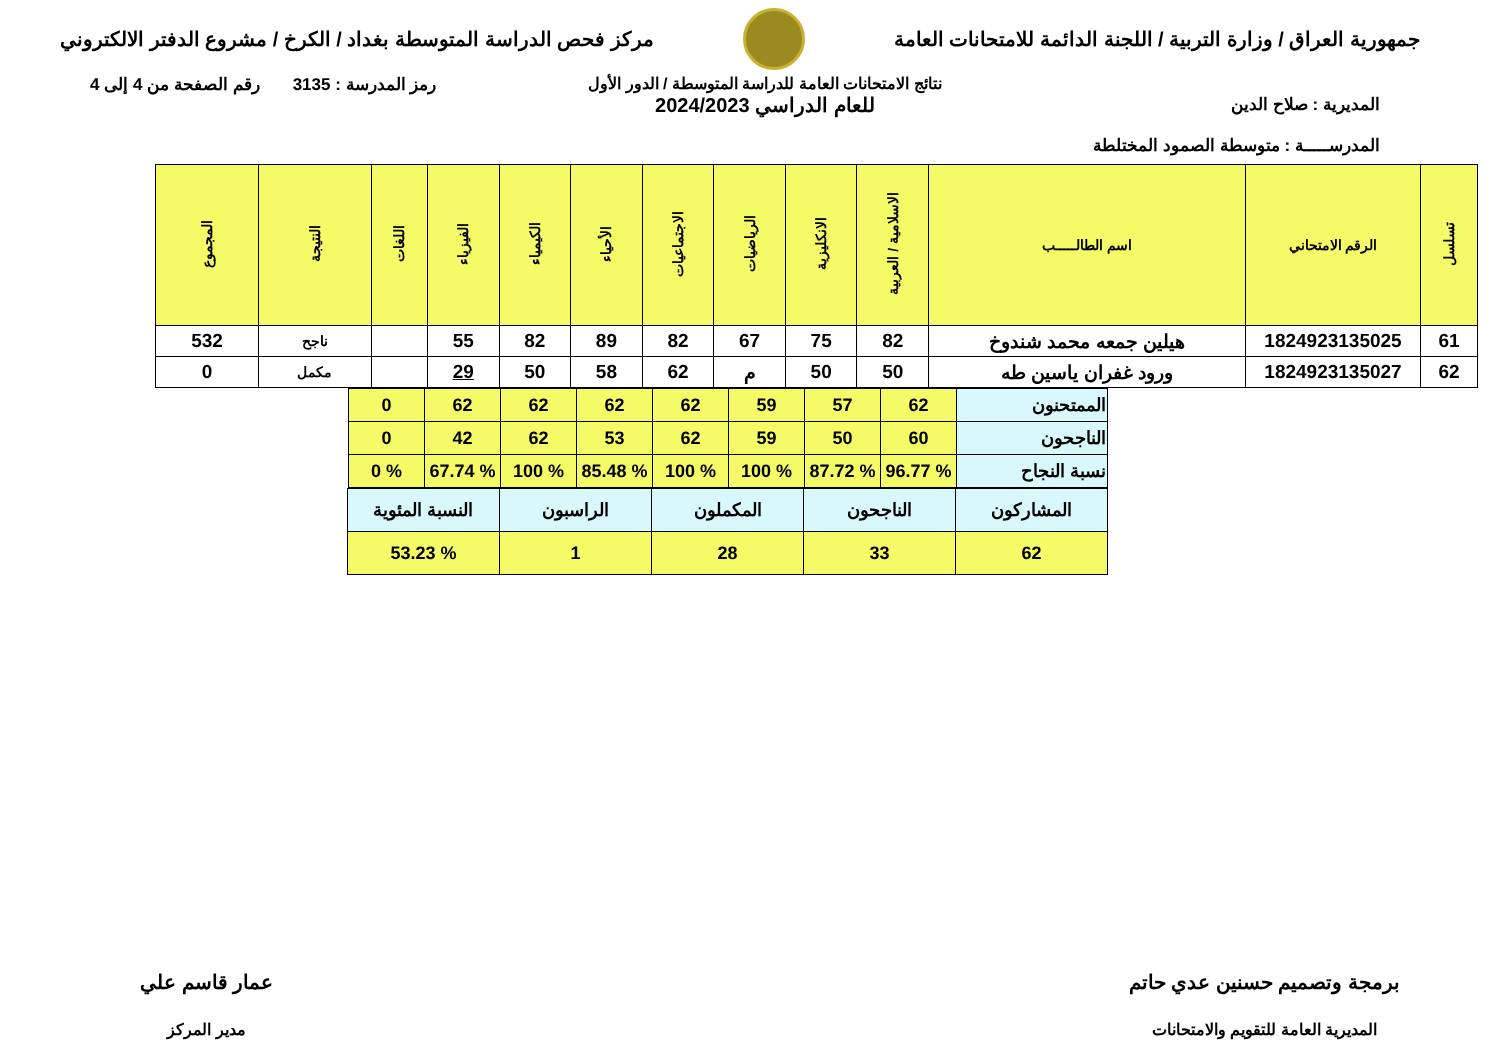جمهورية العراق / وزارة التربية / اللجنة الدائمة للامتحانات العامة
مركز فحص الدراسة المتوسطة بغداد / الكرخ / مشروع الدفتر الالكتروني
المديرية : صلاح الدين
المدرســـــة : متوسطة الصمود المختلطة
نتائج الامتحانات العامة للدراسة المتوسطة / الدور الأول
للعام الدراسي 2024/2023
رمز المدرسة : 3135 رقم الصفحة من 4 إلى 4
| تسلسل | الرقم الامتحاني | اسم الطالـــــب | الاسلامية / العربية | الانكليزية | الرياضيات | الاجتماعيات | الأحياء | الكيمياء | الفيزياء | اللغات | النتيجة | المجموع |
| --- | --- | --- | --- | --- | --- | --- | --- | --- | --- | --- | --- | --- |
| 61 | 1824923135025 | هيلين جمعه محمد شندوخ | 82 | 75 | 67 | 82 | 89 | 82 | 55 | | ناجح | 532 |
| 62 | 1824923135027 | ورود غفران ياسين طه | 50 | 50 | م | 62 | 58 | 50 | 29 | | مكمل | 0 |
| الممتحنون | 62 | 57 | 59 | 62 | 62 | 62 | 62 | 0 |
| الناجحون | 60 | 50 | 59 | 62 | 53 | 62 | 42 | 0 |
| نسبة النجاح | % 96.77 | % 87.72 | % 100 | % 100 | % 85.48 | % 100 | % 67.74 | % 0 |
| المشاركون | الناجحون | المكملون | الراسبون | النسبة المئوية |
| 62 | 33 | 28 | 1 | % 53.23 |
برمجة وتصميم حسنين عدي حاتم
المديرية العامة للتقويم والامتحانات
عمار قاسم علي
مدير المركز